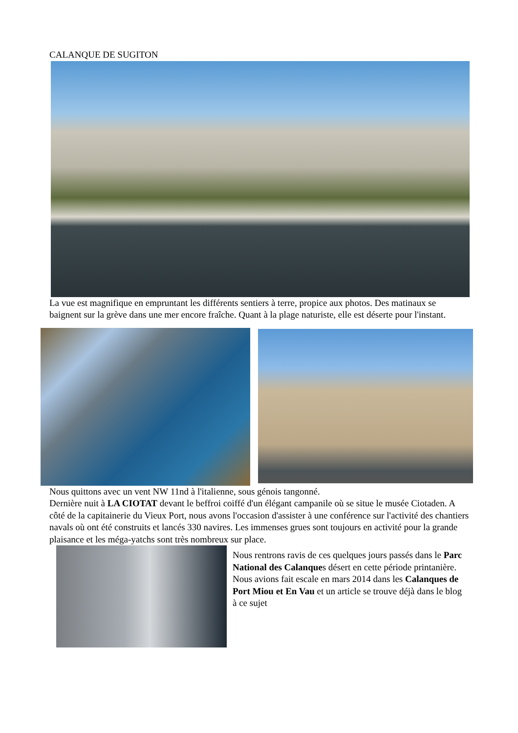CALANQUE DE SUGITON
La vue est magnifique en empruntant les différents sentiers à terre, propice aux photos. Des matinaux se baignent sur la grève dans une mer encore fraîche. Quant à la plage naturiste, elle est déserte pour l'instant.
Nous quittons avec un vent NW 11nd à l'italienne, sous génois tangonné.
Dernière nuit à LA CIOTAT devant le beffroi coiffé d'un élégant campanile où se situe le musée Ciotaden. A côté de la capitainerie du Vieux Port, nous avons l'occasion d'assister à une conférence sur l'activité des chantiers navals où ont été construits et lancés 330 navires. Les immenses grues sont toujours en activité pour la grande plaisance et les méga-yatchs sont très nombreux sur place.
Nous rentrons ravis de ces quelques jours passés dans le Parc National des Calanques désert en cette période printanière.
Nous avions fait escale en mars 2014 dans les Calanques de Port Miou et En Vau et un article se trouve déjà dans le blog à ce sujet